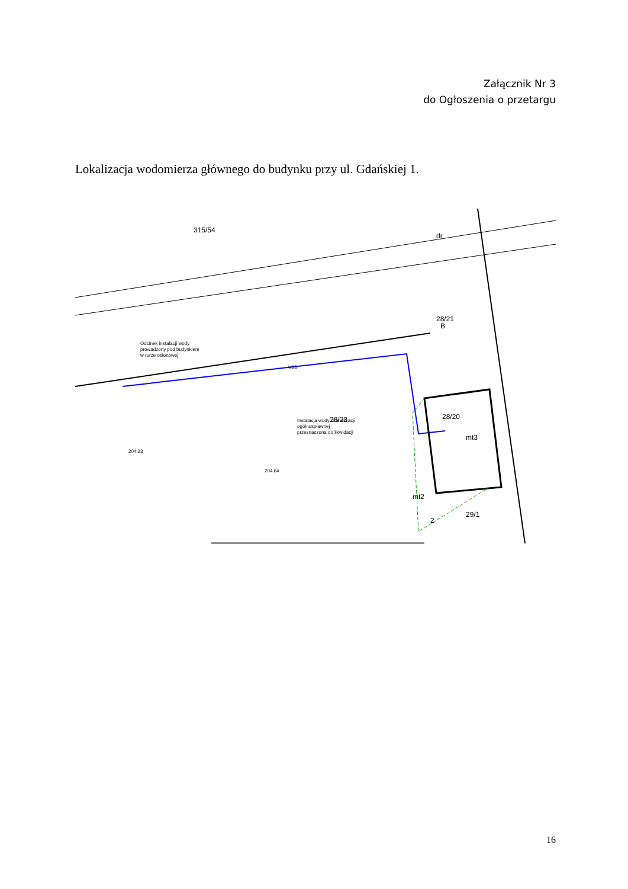Załącznik Nr 3
do Ogłoszenia o przetargu
Lokalizacja wodomierza głównego do budynku przy ul. Gdańskiej 1.
315/54
dr
28/21
B
28/23
28/20
mt3
mt2
29/1
2
Odcinek instalacji wody
prowadzony pod budynkiem
w rurze osłonowej
Instalacja wody i kanalizacji
ogólnospławnej
przeznaczona do likwidacji
w63
204.23
204.64
16